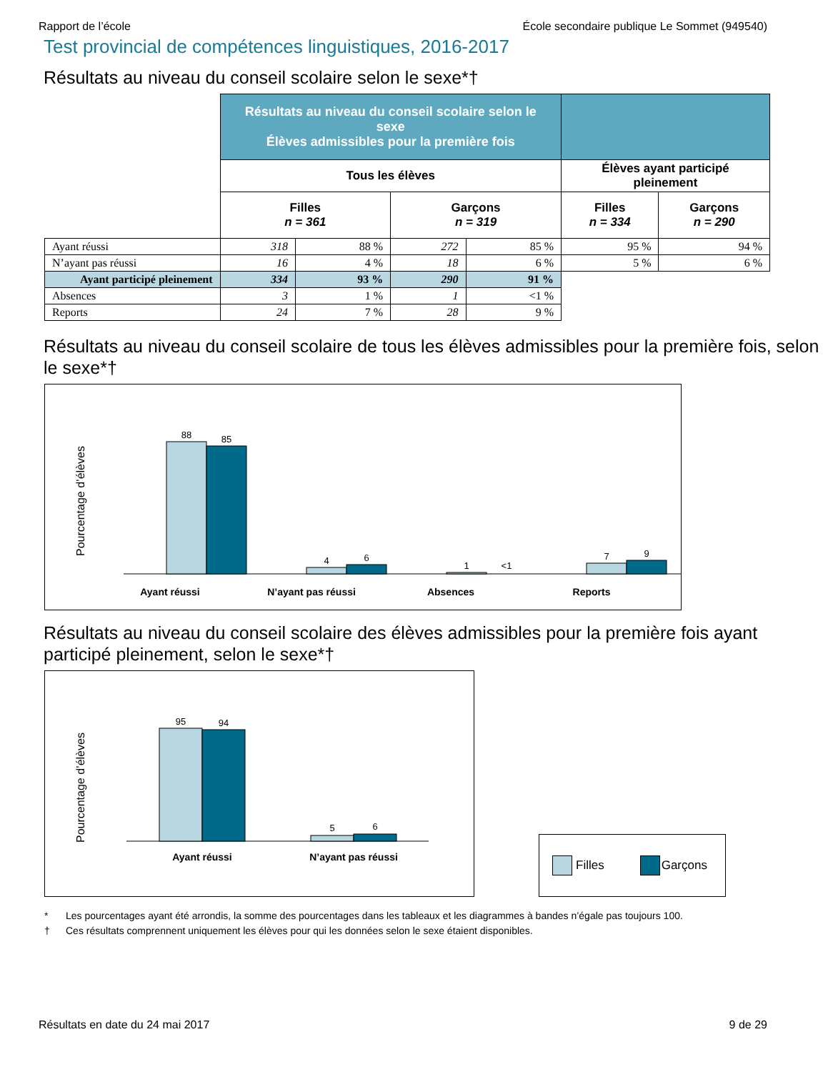Rapport de l’école École secondaire publique Le Sommet (949540)
Test provincial de compétences linguistiques, 2016-2017
Résultats au niveau du conseil scolaire selon le sexe*†
| | Résultats au niveau du conseil scolaire selon le sexe Élèves admissibles pour la première fois | | | | | |
| | Tous les élèves | | | | Élèves ayant participé pleinement | |
| | Filles n = 361 | | Garçons n = 319 | | Filles n = 334 | Garçons n = 290 |
| Ayant réussi | 318 | 88 % | 272 | 85 % | 95 % | 94 % |
| N’ayant pas réussi | 16 | 4 % | 18 | 6 % | 5 % | 6 % |
| Ayant participé pleinement | 334 | 93 % | 290 | 91 % | | |
| Absences | 3 | 1 % | 1 | <1 % | | |
| Reports | 24 | 7 % | 28 | 9 % | | |
Résultats au niveau du conseil scolaire de tous les élèves admissibles pour la première fois, selon le sexe*†
Pourcentage d’élèves
88
85
4
6
1
<1
7
9
Ayant réussi
N’ayant pas réussi
Absences
Reports
Résultats au niveau du conseil scolaire des élèves admissibles pour la première fois ayant participé pleinement, selon le sexe*†
Pourcentage d’élèves
95
94
5
6
Ayant réussi
N’ayant pas réussi
Filles Garçons
* Les pourcentages ayant été arrondis, la somme des pourcentages dans les tableaux et les diagrammes à bandes n’égale pas toujours 100.
† Ces résultats comprennent uniquement les élèves pour qui les données selon le sexe étaient disponibles.
Résultats en date du 24 mai 2017 9 de 29